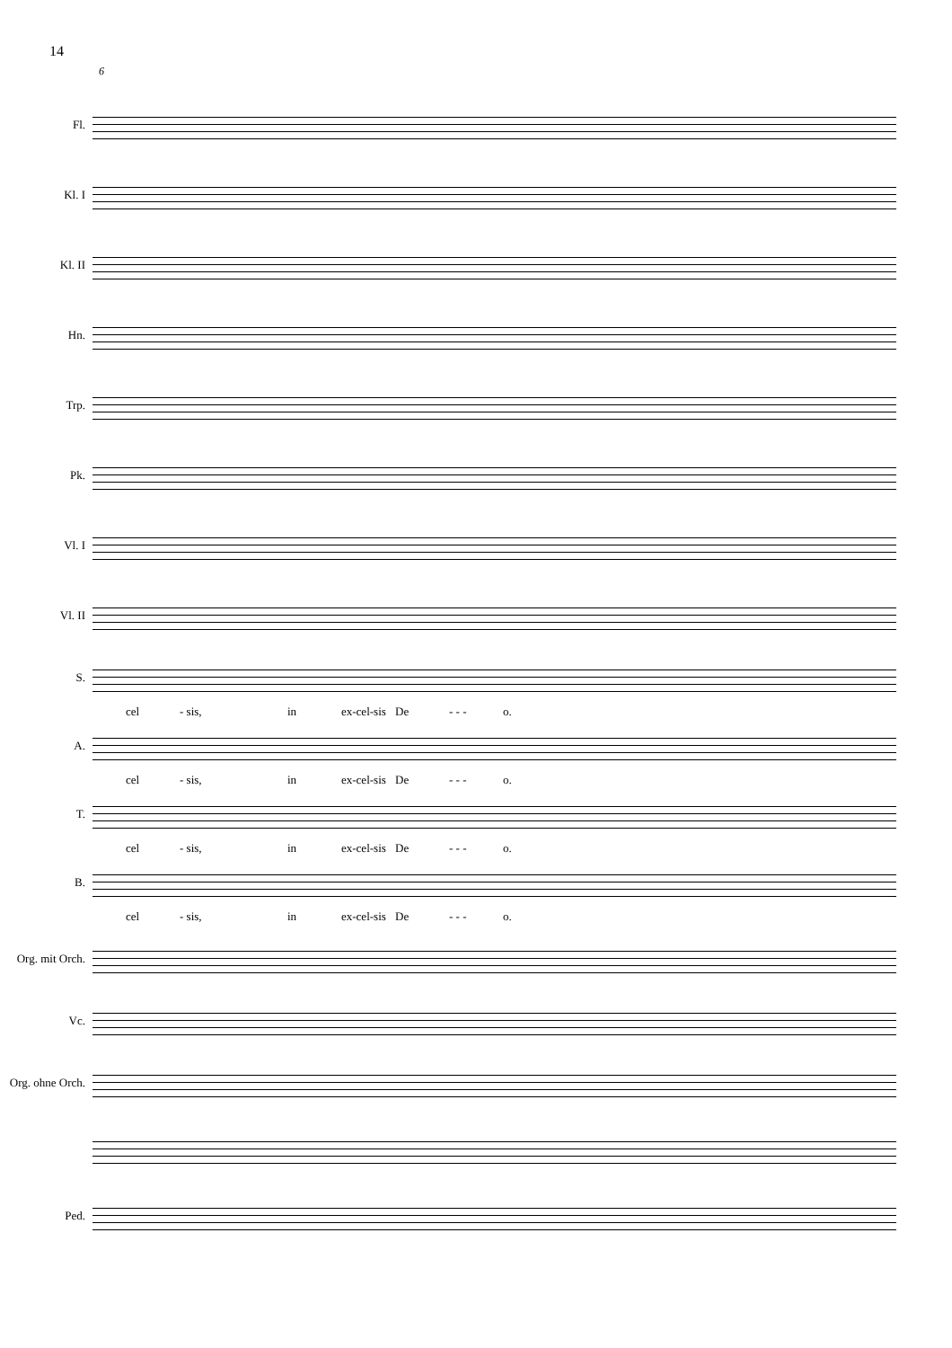14
6
Fl.
Kl. I
Kl. II
Hn.
Trp.
Pk.
Vl. I
Vl. II
S.
cel - sis, in ex-cel-sis De - - - o.
A.
cel - sis, in ex-cel-sis De - - - o.
T.
cel - sis, in ex-cel-sis De - - - o.
B.
cel - sis, in ex-cel-sis De - - - o.
Org. mit Orch.
Vc.
Org. ohne Orch.
Ped.